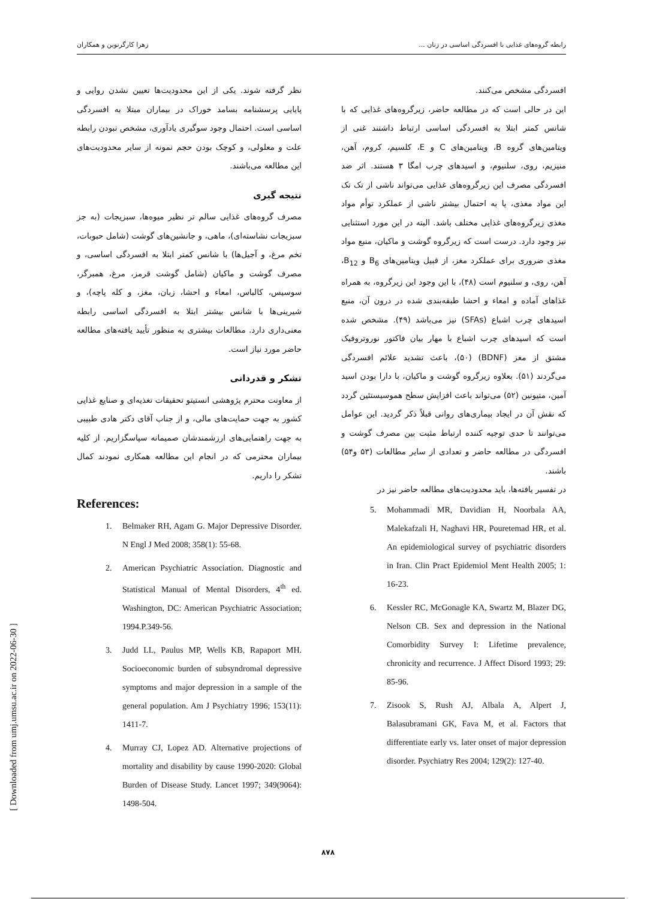رابطه گروه‌های غذایی با افسردگی اساسی در زنان ... زهرا کارگرنوین و همکاران
افسردگی مشخص می‌کنند.
این در حالی است که در مطالعه حاضر، زیرگروه‌های غذایی که با شانس کمتر ابتلا به افسردگی اساسی ارتباط داشتند غنی از ویتامین‌های گروه B، ویتامین‌های C و E، کلسیم، کروم، آهن، منیزیم، روی، سلنیوم، و اسیدهای چرب امگا ۳ هستند. اثر ضد افسردگی مصرف این زیرگروه‌های غذایی می‌تواند ناشی از تک تک این مواد مغذی، یا به احتمال بیشتر ناشی از عملکرد توأم مواد مغذی زیرگروه‌های غذایی مختلف باشد. البته در این مورد استثنایی نیز وجود دارد. درست است که زیرگروه گوشت و ماکیان، منبع مواد مغذی ضروری برای عملکرد مغز، از قبیل ویتامین‌های B<sub>6</sub> و B<sub>12</sub>، آهن، روی، و سلنیوم است (۴۸)، با این وجود این زیرگروه، به همراه غذاهای آماده و امعاء و احشا طبقه‌بندی شده در درون آن، منبع اسیدهای چرب اشباع (SFAs) نیز می‌باشد (۴۹). مشخص شده است که اسیدهای چرب اشباع با مهار بیان فاکتور نوروتروفیک مشتق از مغز (BDNF) (۵۰)، باعث تشدید علائم افسردگی می‌گردند (۵۱). بعلاوه زیرگروه گوشت و ماکیان، با دارا بودن اسید آمین، متیونین (۵۲) می‌تواند باعث افزایش سطح هموسیستئین گردد که نقش آن در ایجاد بیماری‌های روانی قبلاً ذکر گردید. این عوامل می‌توانند تا حدی توجیه کننده ارتباط مثبت بین مصرف گوشت و افسردگی در مطالعه حاضر و تعدادی از سایر مطالعات (۵۳ و۵۴) باشند.
در تفسیر یافته‌ها، باید محدودیت‌های مطالعه حاضر نیز در
نظر گرفته شوند. یکی از این محدودیت‌ها تعیین نشدن روایی و پایایی پرسشنامه بسامد خوراک در بیماران مبتلا به افسردگی اساسی است. احتمال وجود سوگیری یادآوری، مشخص نبودن رابطه علت و معلولی، و کوچک بودن حجم نمونه از سایر محدودیت‌های این مطالعه می‌باشند.
نتیجه گیری
مصرف گروه‌های غذایی سالم تر نظیر میوه‌ها، سبزیجات (به جز سبزیجات نشاسته‌ای)، ماهی، و جانشین‌های گوشت (شامل حبوبات، تخم مرغ، و آجیل‌ها) با شانس کمتر ابتلا به افسردگی اساسی، و مصرف گوشت و ماکیان (شامل گوشت قرمز، مرغ، همبرگر، سوسیس، کالباس، امعاء و احشا، زبان، مغز، و کله پاچه)، و شیرینی‌ها با شانس بیشتر ابتلا به افسردگی اساسی رابطه معنی‌داری دارد. مطالعات بیشتری به منظور تأیید یافته‌های مطالعه حاضر مورد نیاز است.
تشکر و قدردانی
از معاونت محترم پژوهشی انستیتو تحقیقات تغذیه‌ای و صنایع غذایی کشور به جهت حمایت‌های مالی، و از جناب آقای دکتر هادی طبیبی به جهت راهنمایی‌های ارزشمندشان صمیمانه سپاسگزاریم. از کلیه بیماران محترمی که در انجام این مطالعه همکاری نمودند کمال تشکر را داریم.
References:
1. Belmaker RH, Agam G. Major Depressive Disorder. N Engl J Med 2008; 358(1): 55-68.
2. American Psychiatric Association. Diagnostic and Statistical Manual of Mental Disorders, 4<sup>th</sup> ed. Washington, DC: American Psychiatric Association; 1994.P.349-56.
3. Judd LL, Paulus MP, Wells KB, Rapaport MH. Socioeconomic burden of subsyndromal depressive symptoms and major depression in a sample of the general population. Am J Psychiatry 1996; 153(11): 1411-7.
4. Murray CJ, Lopez AD. Alternative projections of mortality and disability by cause 1990-2020: Global Burden of Disease Study. Lancet 1997; 349(9064): 1498-504.
5. Mohammadi MR, Davidian H, Noorbala AA, Malekafzali H, Naghavi HR, Pouretemad HR, et al. An epidemiological survey of psychiatric disorders in Iran. Clin Pract Epidemiol Ment Health 2005; 1: 16-23.
6. Kessler RC, McGonagle KA, Swartz M, Blazer DG, Nelson CB. Sex and depression in the National Comorbidity Survey I: Lifetime prevalence, chronicity and recurrence. J Affect Disord 1993; 29: 85-96.
7. Zisook S, Rush AJ, Albala A, Alpert J, Balasubramani GK, Fava M, et al. Factors that differentiate early vs. later onset of major depression disorder. Psychiatry Res 2004; 129(2): 127-40.
[ Downloaded from umj.umsu.ac.ir on 2022-06-30 ]
۸۷۸